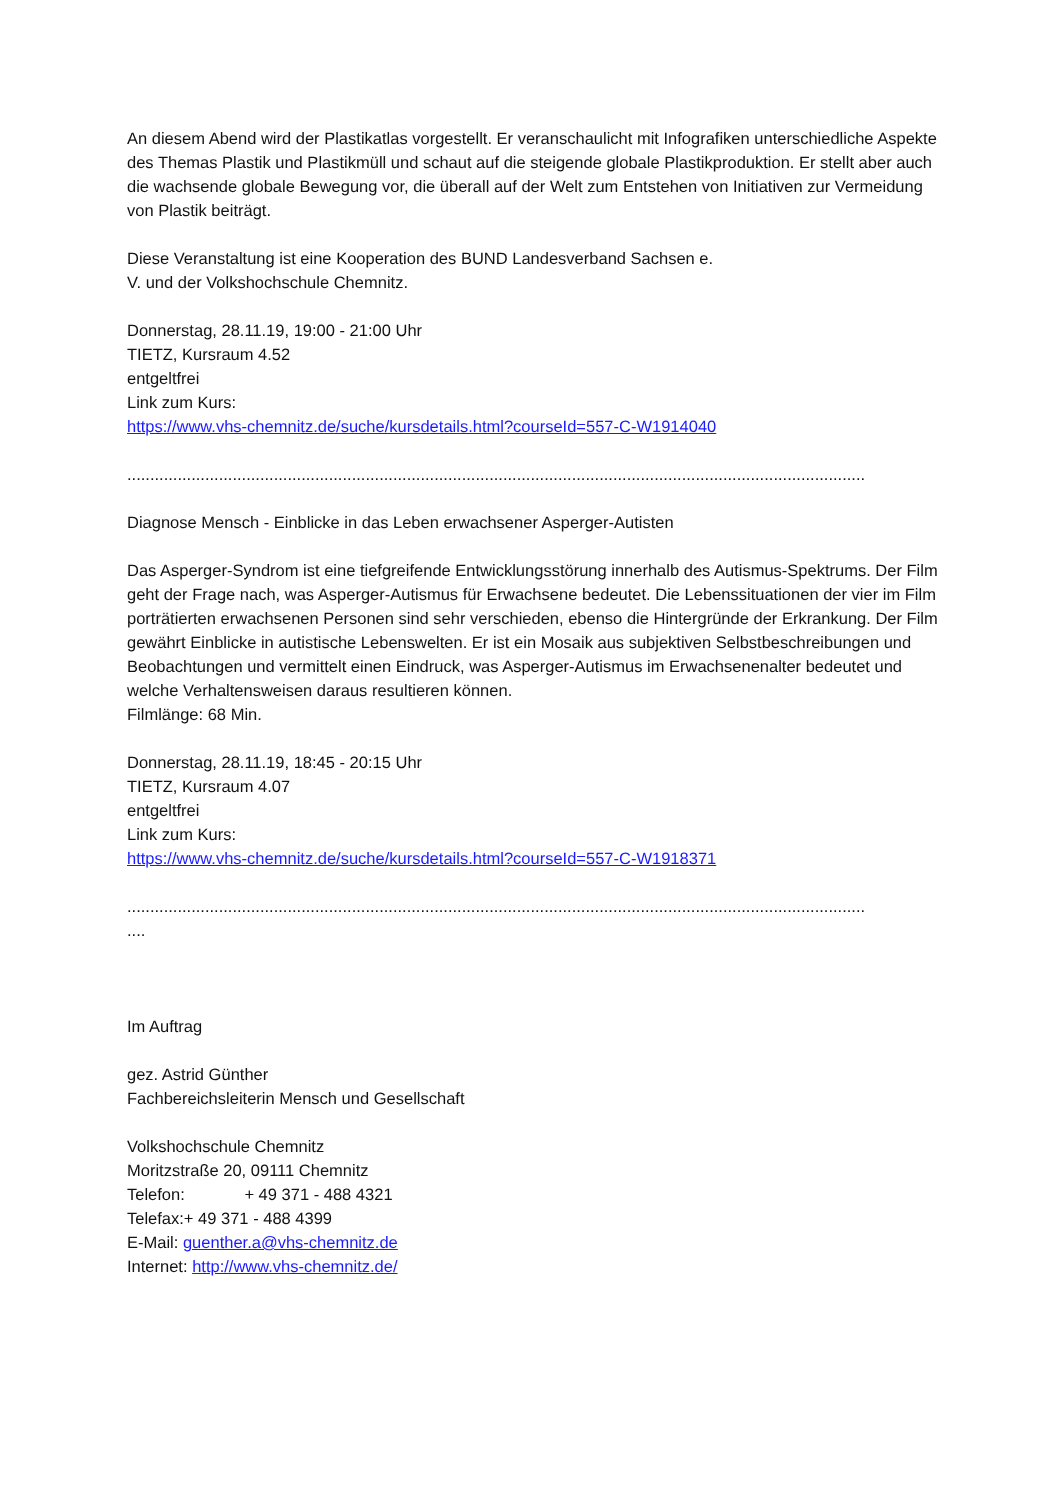An diesem Abend wird der Plastikatlas vorgestellt. Er veranschaulicht mit Infografiken unterschiedliche Aspekte des Themas Plastik und Plastikmüll und schaut auf die steigende globale Plastikproduktion. Er stellt aber auch die wachsende globale Bewegung vor, die überall auf der Welt zum Entstehen von Initiativen zur Vermeidung von Plastik beiträgt.
Diese Veranstaltung ist eine Kooperation des BUND Landesverband Sachsen e.
V. und der Volkshochschule Chemnitz.
Donnerstag, 28.11.19, 19:00 - 21:00 Uhr
TIETZ, Kursraum 4.52
entgeltfrei
Link zum Kurs:
https://www.vhs-chemnitz.de/suche/kursdetails.html?courseId=557-C-W1914040
.................................................................................................................................................................
Diagnose Mensch - Einblicke in das Leben erwachsener Asperger-Autisten
Das Asperger-Syndrom ist eine tiefgreifende Entwicklungsstörung innerhalb des Autismus-Spektrums. Der Film geht der Frage nach, was Asperger-Autismus für Erwachsene bedeutet. Die Lebenssituationen der vier im Film porträtierten erwachsenen Personen sind sehr verschieden, ebenso die Hintergründe der Erkrankung. Der Film gewährt Einblicke in autistische Lebenswelten. Er ist ein Mosaik aus subjektiven Selbstbeschreibungen und Beobachtungen und vermittelt einen Eindruck, was Asperger-Autismus im Erwachsenenalter bedeutet und welche Verhaltensweisen daraus resultieren können.
Filmlänge: 68 Min.
Donnerstag, 28.11.19, 18:45 - 20:15 Uhr
TIETZ, Kursraum 4.07
entgeltfrei
Link zum Kurs:
https://www.vhs-chemnitz.de/suche/kursdetails.html?courseId=557-C-W1918371
.....................................................................................................................................................................
Im Auftrag
gez. Astrid Günther
Fachbereichsleiterin Mensch und Gesellschaft
Volkshochschule Chemnitz
Moritzstraße 20, 09111 Chemnitz
Telefon: + 49 371 - 488 4321
Telefax:+ 49 371 - 488 4399
E-Mail: guenther.a@vhs-chemnitz.de
Internet: http://www.vhs-chemnitz.de/